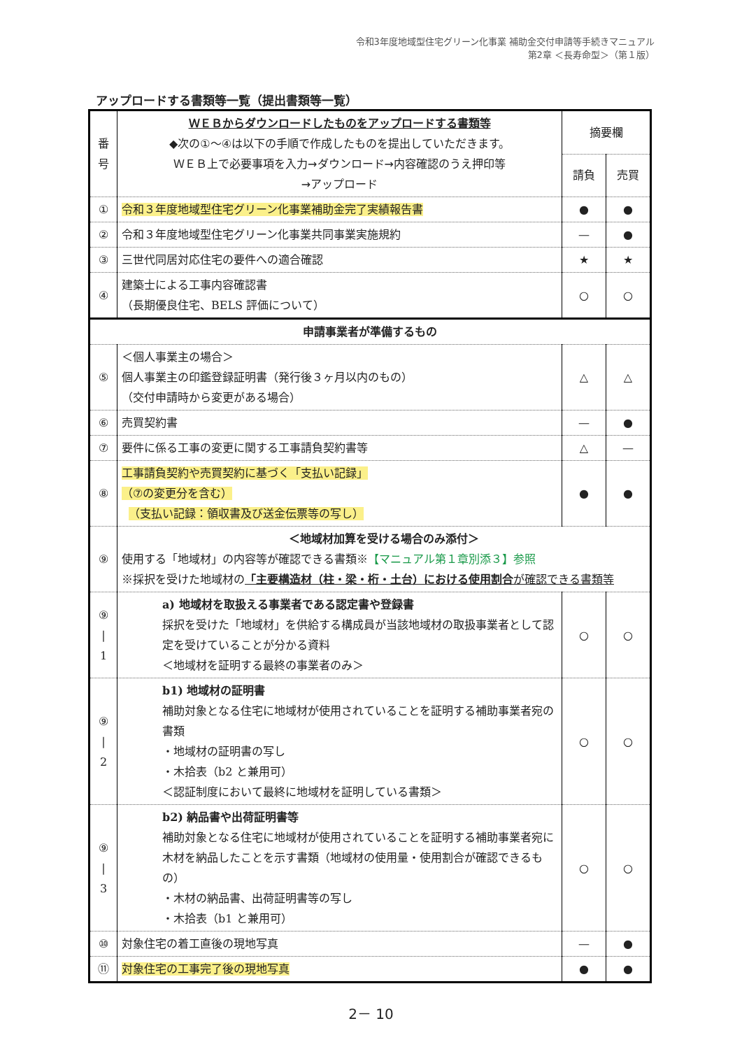令和3年度地域型住宅グリーン化事業 補助金交付申請等手続きマニュアル
第2章 ＜長寿命型＞（第１版）
アップロードする書類等一覧（提出書類等一覧）
| 番 号 | ＷＥＢからダウンロードしたものをアップロードする書類等 ◆次の①～④は以下の手順で作成したものを提出していただきます。 ＷＥＢ上で必要事項を入力→ダウンロード→内容確認のうえ押印等 →アップロード | 摘要欄 | |
| | | 請負 | 売買 |
| ① | 令和３年度地域型住宅グリーン化事業補助金完了実績報告書 | ● | ● |
| ② | 令和３年度地域型住宅グリーン化事業共同事業実施規約 | — | ● |
| ③ | 三世代同居対応住宅の要件への適合確認 | ★ | ★ |
| ④ | 建築士による工事内容確認書 （長期優良住宅、BELS 評価について） | ○ | ○ |
| 申請事業者が準備するもの | | | |
| ⑤ | ＜個人事業主の場合＞ 個人事業主の印鑑登録証明書（発行後３ヶ月以内のもの） （交付申請時から変更がある場合） | △ | △ |
| ⑥ | 売買契約書 | — | ● |
| ⑦ | 要件に係る工事の変更に関する工事請負契約書等 | △ | — |
| ⑧ | 工事請負契約や売買契約に基づく「支払い記録」 （⑦の変更分を含む） （支払い記録：領収書及び送金伝票等の写し） | ● | ● |
| ⑨ | ＜地域材加算を受ける場合のみ添付＞ 使用する「地域材」の内容等が確認できる書類※ 【マニュアル第１章別添３】参照 ※採択を受けた地域材の 「主要構造材（柱・梁・桁・土台）における使用割合 が確認できる書類等 | | |
| ⑨ / 1 | a) 地域材を取扱える事業者である認定書や登録書 採択を受けた「地域材」を供給する構成員が当該地域材の取扱事業者として認定を受けていることが分かる資料 ＜地域材を証明する最終の事業者のみ＞ | ○ | ○ |
| ⑨ / 2 | b1) 地域材の証明書 補助対象となる住宅に地域材が使用されていることを証明する補助事業者宛の書類 ・地域材の証明書の写し ・木拾表（b2 と兼用可） ＜認証制度において最終に地域材を証明している書類＞ | ○ | ○ |
| ⑨ / 3 | b2) 納品書や出荷証明書等 補助対象となる住宅に地域材が使用されていることを証明する補助事業者宛に木材を納品したことを示す書類（地域材の使用量・使用割合が確認できるもの） ・木材の納品書、出荷証明書等の写し ・木拾表（b1 と兼用可） | ○ | ○ |
| ⑩ | 対象住宅の着工直後の現地写真 | — | ● |
| ⑪ | 対象住宅の工事完了後の現地写真 | ● | ● |
2－ 10